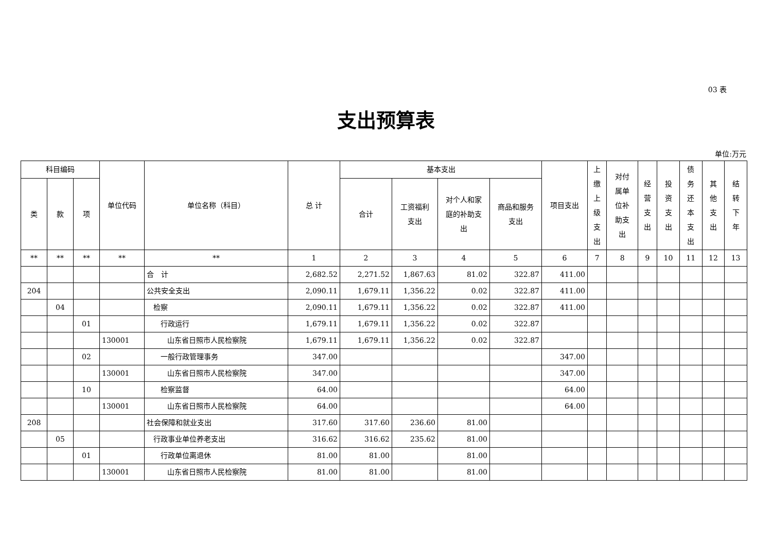03 表
支出预算表
单位:万元
| 科目编码 | | | 单位代码 | 单位名称（科目） | 总 计 | 基本支出 | | | | 项目支出 | 上 缴 上 级 支 出 | 对付 属单 位补 助支 出 | 经 营 支 出 | 投 资 支 出 | 债 务 还 本 支 出 | 其 他 支 出 | 结 转 下 年 |
| --- | --- | --- | --- | --- | --- | --- | --- | --- | --- | --- | --- | --- | --- | --- | --- | --- | --- |
| 类 | 款 | 项 | | | | 合计 | 工资福利 支出 | 对个人和家 庭的补助支 出 | 商品和服务 支出 | | | | | | | | |
| ** | ** | ** | ** | ** | 1 | 2 | 3 | 4 | 5 | 6 | 7 | 8 | 9 | 10 | 11 | 12 | 13 |
| | | | | 合 计 | 2,682.52 | 2,271.52 | 1,867.63 | 81.02 | 322.87 | 411.00 | | | | | | | |
| 204 | | | | 公共安全支出 | 2,090.11 | 1,679.11 | 1,356.22 | 0.02 | 322.87 | 411.00 | | | | | | | |
| | 04 | | | 检察 | 2,090.11 | 1,679.11 | 1,356.22 | 0.02 | 322.87 | 411.00 | | | | | | | |
| | | 01 | | 行政运行 | 1,679.11 | 1,679.11 | 1,356.22 | 0.02 | 322.87 | | | | | | | | |
| | | | 130001 | 山东省日照市人民检察院 | 1,679.11 | 1,679.11 | 1,356.22 | 0.02 | 322.87 | | | | | | | | |
| | | 02 | | 一般行政管理事务 | 347.00 | | | | | 347.00 | | | | | | | |
| | | | 130001 | 山东省日照市人民检察院 | 347.00 | | | | | 347.00 | | | | | | | |
| | | 10 | | 检察监督 | 64.00 | | | | | 64.00 | | | | | | | |
| | | | 130001 | 山东省日照市人民检察院 | 64.00 | | | | | 64.00 | | | | | | | |
| 208 | | | | 社会保障和就业支出 | 317.60 | 317.60 | 236.60 | 81.00 | | | | | | | | | |
| | 05 | | | 行政事业单位养老支出 | 316.62 | 316.62 | 235.62 | 81.00 | | | | | | | | | |
| | | 01 | | 行政单位离退休 | 81.00 | 81.00 | | 81.00 | | | | | | | | | |
| | | | 130001 | 山东省日照市人民检察院 | 81.00 | 81.00 | | 81.00 | | | | | | | | | |